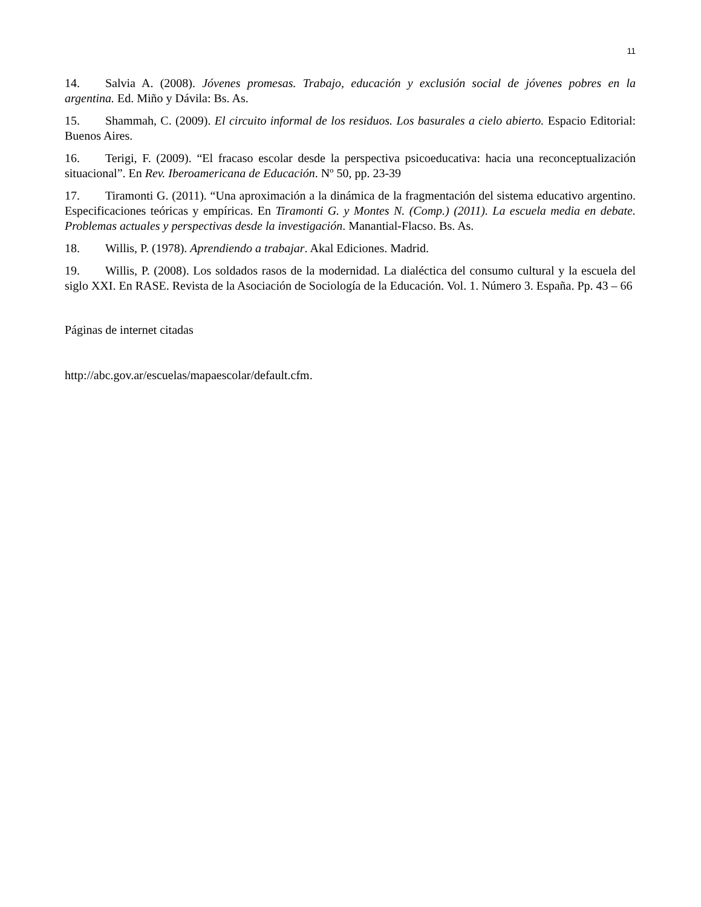11
14. Salvia A. (2008). Jóvenes promesas. Trabajo, educación y exclusión social de jóvenes pobres en la argentina. Ed. Miño y Dávila: Bs. As.
15. Shammah, C. (2009). El circuito informal de los residuos. Los basurales a cielo abierto. Espacio Editorial: Buenos Aires.
16. Terigi, F. (2009). “El fracaso escolar desde la perspectiva psicoeducativa: hacia una reconceptualización situacional”. En Rev. Iberoamericana de Educación. Nº 50, pp. 23-39
17. Tiramonti G. (2011). “Una aproximación a la dinámica de la fragmentación del sistema educativo argentino. Especificaciones teóricas y empíricas. En Tiramonti G. y Montes N. (Comp.) (2011). La escuela media en debate. Problemas actuales y perspectivas desde la investigación. Manantial-Flacso. Bs. As.
18. Willis, P. (1978). Aprendiendo a trabajar. Akal Ediciones. Madrid.
19. Willis, P. (2008). Los soldados rasos de la modernidad. La dialéctica del consumo cultural y la escuela del siglo XXI. En RASE. Revista de la Asociación de Sociología de la Educación. Vol. 1. Número 3. España. Pp. 43 – 66
Páginas de internet citadas
http://abc.gov.ar/escuelas/mapaescolar/default.cfm.